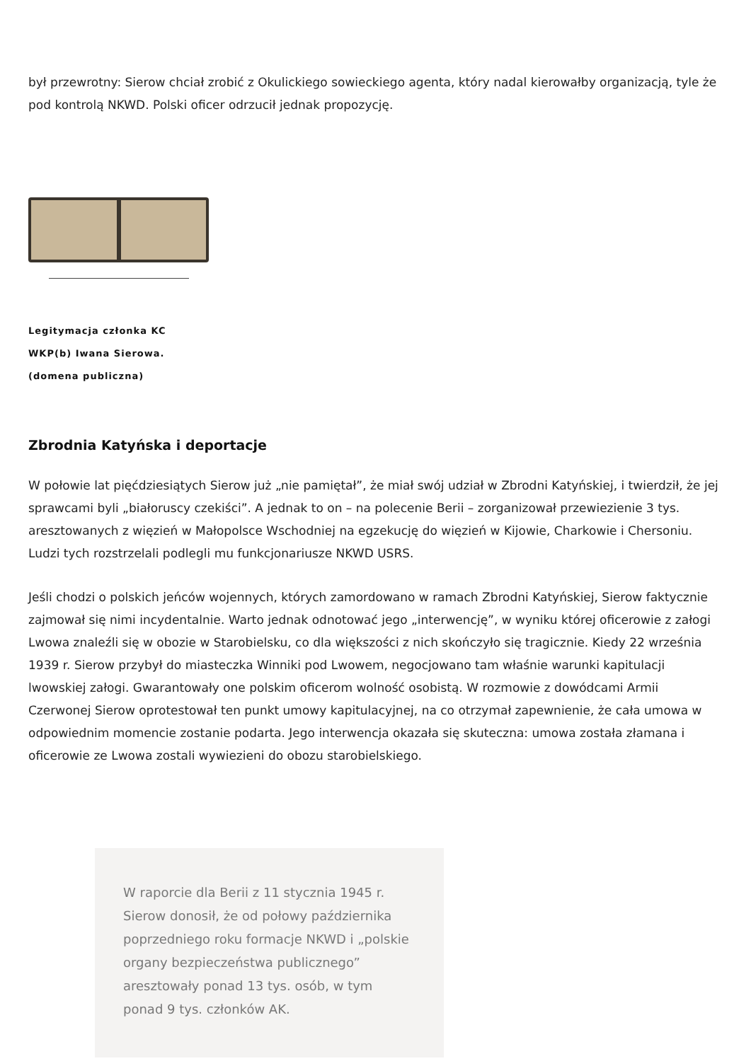był przewrotny: Sierow chciał zrobić z Okulickiego sowieckiego agenta, który nadal kierowałby organizacją, tyle że pod kontrolą NKWD. Polski oficer odrzucił jednak propozycję.
Legitymacja członka KC WKP(b) Iwana Sierowa. (domena publiczna)
Zbrodnia Katyńska i deportacje
W połowie lat pięćdziesiątych Sierow już „nie pamiętał”, że miał swój udział w Zbrodni Katyńskiej, i twierdził, że jej sprawcami byli „białoruscy czekiści”. A jednak to on – na polecenie Berii – zorganizował przewiezienie 3 tys. aresztowanych z więzień w Małopolsce Wschodniej na egzekucję do więzień w Kijowie, Charkowie i Chersoniu. Ludzi tych rozstrzelali podlegli mu funkcjonariusze NKWD USRS.
Jeśli chodzi o polskich jeńców wojennych, których zamordowano w ramach Zbrodni Katyńskiej, Sierow faktycznie zajmował się nimi incydentalnie. Warto jednak odnotować jego „interwencję”, w wyniku której oficerowie z załogi Lwowa znaleźli się w obozie w Starobielsku, co dla większości z nich skończyło się tragicznie. Kiedy 22 września 1939 r. Sierow przybył do miasteczka Winniki pod Lwowem, negocjowano tam właśnie warunki kapitulacji lwowskiej załogi. Gwarantowały one polskim oficerom wolność osobistą. W rozmowie z dowódcami Armii Czerwonej Sierow oprotestował ten punkt umowy kapitulacyjnej, na co otrzymał zapewnienie, że cała umowa w odpowiednim momencie zostanie podarta. Jego interwencja okazała się skuteczna: umowa została złamana i oficerowie ze Lwowa zostali wywiezieni do obozu starobielskiego.
W raporcie dla Berii z 11 stycznia 1945 r. Sierow donosił, że od połowy października poprzedniego roku formacje NKWD i „polskie organy bezpieczeństwa publicznego” aresztowały ponad 13 tys. osób, w tym ponad 9 tys. członków AK.